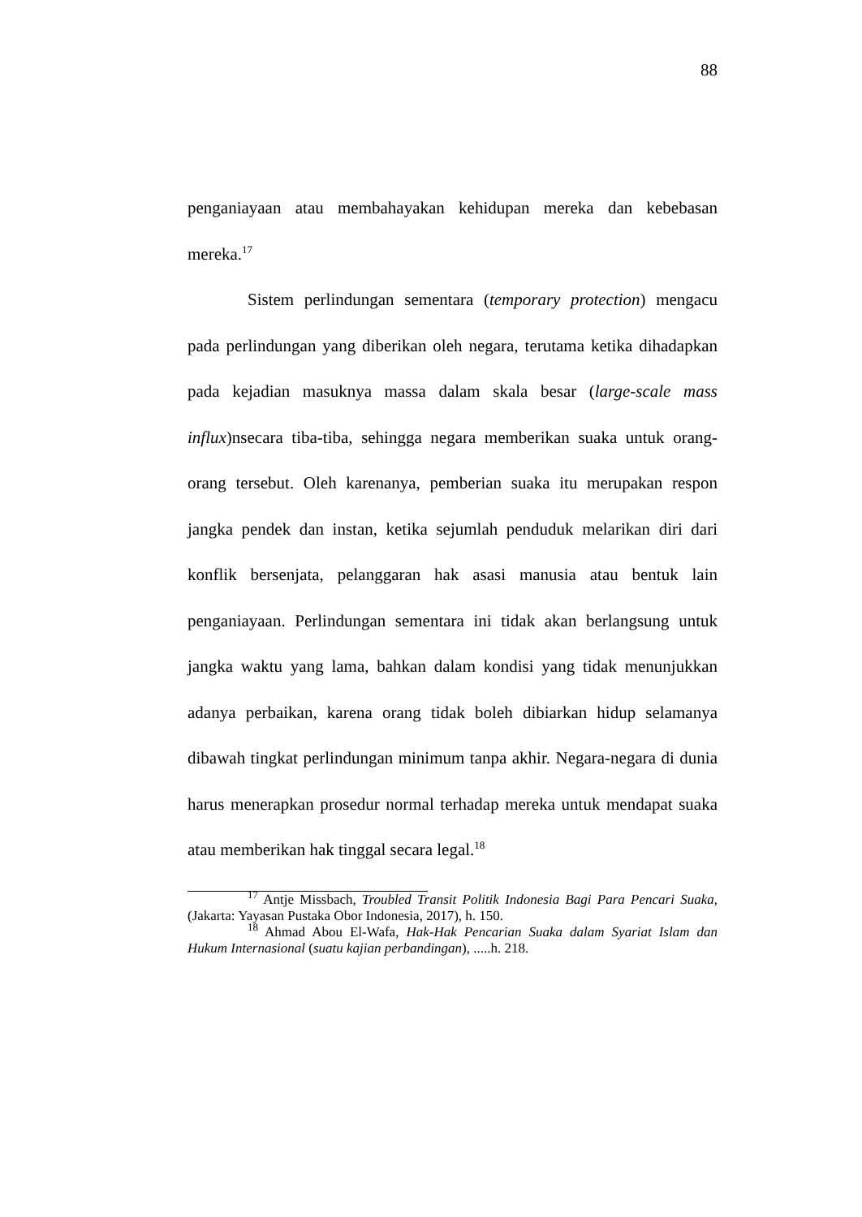88
penganiayaan atau membahayakan kehidupan mereka dan kebebasan mereka.<sup>17</sup>
Sistem perlindungan sementara (temporary protection) mengacu pada perlindungan yang diberikan oleh negara, terutama ketika dihadapkan pada kejadian masuknya massa dalam skala besar (large-scale mass influx)nsecara tiba-tiba, sehingga negara memberikan suaka untuk orang-orang tersebut. Oleh karenanya, pemberian suaka itu merupakan respon jangka pendek dan instan, ketika sejumlah penduduk melarikan diri dari konflik bersenjata, pelanggaran hak asasi manusia atau bentuk lain penganiayaan. Perlindungan sementara ini tidak akan berlangsung untuk jangka waktu yang lama, bahkan dalam kondisi yang tidak menunjukkan adanya perbaikan, karena orang tidak boleh dibiarkan hidup selamanya dibawah tingkat perlindungan minimum tanpa akhir. Negara-negara di dunia harus menerapkan prosedur normal terhadap mereka untuk mendapat suaka atau memberikan hak tinggal secara legal.<sup>18</sup>
<sup>17</sup> Antje Missbach, Troubled Transit Politik Indonesia Bagi Para Pencari Suaka, (Jakarta: Yayasan Pustaka Obor Indonesia, 2017), h. 150.
<sup>18</sup> Ahmad Abou El-Wafa, Hak-Hak Pencarian Suaka dalam Syariat Islam dan Hukum Internasional (suatu kajian perbandingan), .....h. 218.